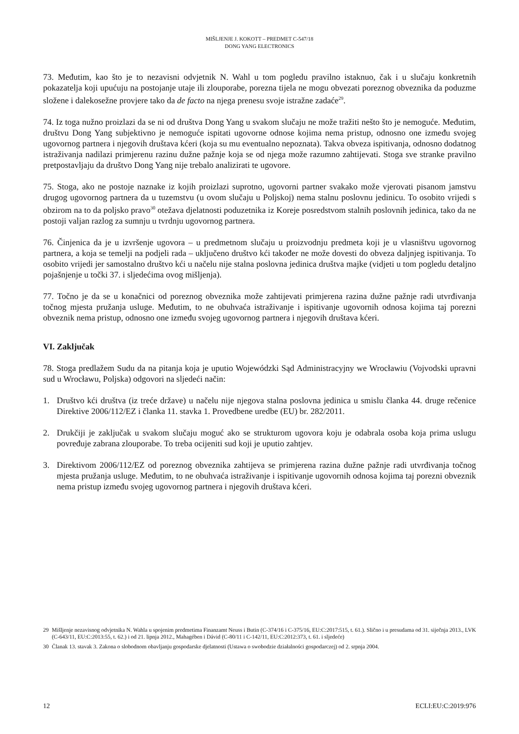MIŠLJENJE J. KOKOTT – PREDMET C-547/18
DONG YANG ELECTRONICS
73. Međutim, kao što je to nezavisni odvjetnik N. Wahl u tom pogledu pravilno istaknuo, čak i u slučaju konkretnih pokazatelja koji upućuju na postojanje utaje ili zlouporabe, porezna tijela ne mogu obvezati poreznog obveznika da poduzme složene i dalekosežne provjere tako da de facto na njega prenesu svoje istražne zadaće<sup>29</sup>.
74. Iz toga nužno proizlazi da se ni od društva Dong Yang u svakom slučaju ne može tražiti nešto što je nemoguće. Međutim, društvu Dong Yang subjektivno je nemoguće ispitati ugovorne odnose kojima nema pristup, odnosno one između svojeg ugovornog partnera i njegovih društava kćeri (koja su mu eventualno nepoznata). Takva obveza ispitivanja, odnosno dodatnog istraživanja nadilazi primjerenu razinu dužne pažnje koja se od njega može razumno zahtijevati. Stoga sve stranke pravilno pretpostavljaju da društvo Dong Yang nije trebalo analizirati te ugovore.
75. Stoga, ako ne postoje naznake iz kojih proizlazi suprotno, ugovorni partner svakako može vjerovati pisanom jamstvu drugog ugovornog partnera da u tuzemstvu (u ovom slučaju u Poljskoj) nema stalnu poslovnu jedinicu. To osobito vrijedi s obzirom na to da poljsko pravo<sup>30</sup> otežava djelatnosti poduzetnika iz Koreje posredstvom stalnih poslovnih jedinica, tako da ne postoji valjan razlog za sumnju u tvrdnju ugovornog partnera.
76. Činjenica da je u izvršenje ugovora – u predmetnom slučaju u proizvodnju predmeta koji je u vlasništvu ugovornog partnera, a koja se temelji na podjeli rada – uključeno društvo kći također ne može dovesti do obveza daljnjeg ispitivanja. To osobito vrijedi jer samostalno društvo kći u načelu nije stalna poslovna jedinica društva majke (vidjeti u tom pogledu detaljno pojašnjenje u točki 37. i sljedećima ovog mišljenja).
77. Točno je da se u konačnici od poreznog obveznika može zahtijevati primjerena razina dužne pažnje radi utvrđivanja točnog mjesta pružanja usluge. Međutim, to ne obuhvaća istraživanje i ispitivanje ugovornih odnosa kojima taj porezni obveznik nema pristup, odnosno one između svojeg ugovornog partnera i njegovih društava kćeri.
VI. Zaključak
78. Stoga predlažem Sudu da na pitanja koja je uputio Wojewódzki Sąd Administracyjny we Wrocławiu (Vojvodski upravni sud u Wrocławu, Poljska) odgovori na sljedeći način:
1. Društvo kći društva (iz treće države) u načelu nije njegova stalna poslovna jedinica u smislu članka 44. druge rečenice Direktive 2006/112/EZ i članka 11. stavka 1. Provedbene uredbe (EU) br. 282/2011.
2. Drukčiji je zaključak u svakom slučaju moguć ako se strukturom ugovora koju je odabrala osoba koja prima uslugu povređuje zabrana zlouporabe. To treba ocijeniti sud koji je uputio zahtjev.
3. Direktivom 2006/112/EZ od poreznog obveznika zahtijeva se primjerena razina dužne pažnje radi utvrđivanja točnog mjesta pružanja usluge. Međutim, to ne obuhvaća istraživanje i ispitivanje ugovornih odnosa kojima taj porezni obveznik nema pristup između svojeg ugovornog partnera i njegovih društava kćeri.
29 Mišljenje nezavisnog odvjetnika N. Wahla u spojenim predmetima Finanzamt Neuss i Butin (C-374/16 i C-375/16, EU:C:2017:515, t. 61.). Slično i u presudama od 31. siječnja 2013., LVK (C-643/11, EU:C:2013:55, t. 62.) i od 21. lipnja 2012., Mahagében i Dávid (C-80/11 i C-142/11, EU:C:2012:373, t. 61. i sljedeće)
30 Članak 13. stavak 3. Zakona o slobodnom obavljanju gospodarske djelatnosti (Ustawa o swobodzie działalności gospodarczej) od 2. srpnja 2004.
12 ECLI:EU:C:2019:976